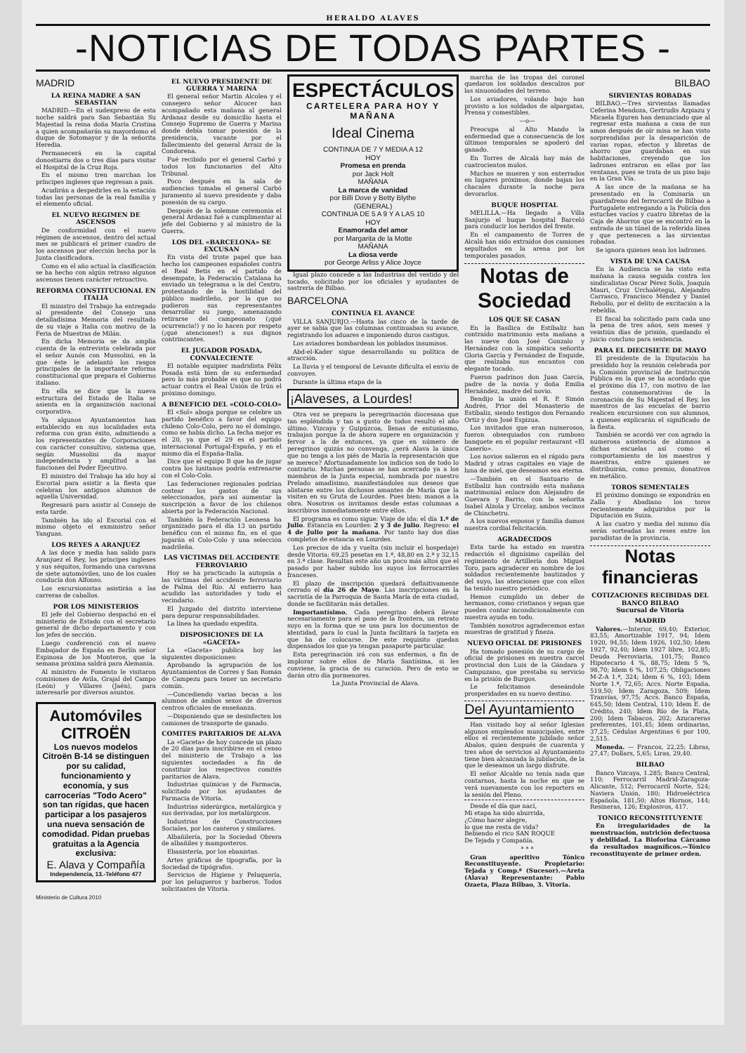HERALDO ALAVES
-NOTICIAS DE TODAS PARTES -
MADRID
LA REINA MADRE A SAN SEBASTIAN
MADRID.—En el sudexpreso de esta noche saldrá para San Sebastián Su Majestad la reina doña María Cristina a quien acompañarán su mayordomo el duque de Sotomayor y de la señorita Heredia.
Permanecerá en la capital donostiarra dos o tres días para visitar el Hospital de la Cruz Roja.
En el mismo tren marchan los príncipes ingleses que regresan a país.
Acudirán a despedirles en la estación todas las personas de la real familia y el elemento oficial.
EL NUEVO REGIMEN DE ASCENSOS
De conformidad con el nuevo régimen de ascensos, dentro del actual mes se publicará el primer cuadro de los ascensos por elección hecha por la Junta clasificadora.
Como en el año actual la clasificación se ha hecho con algún retraso algunos ascensos tienen carácter retroactivo.
REFORMA CONSTITUCIONAL EN ITALIA
El ministro del Trabajo ha entregado al presidente del Consejo una detalladísima Memoria del resultado de su viaje a Italia con motivo de la Feria de Muestras de Milán.
En dicha Memoria se da amplia cuenta de la entrevista celebrada por el señor Aunós con Mussolini, en la que éste le adelantó los rasgos principales de la importante reforma constitucional que prepara el Gobierno italiano.
En ella se dice que la nueva estructura del Estado de Italia se asienta en la organización nacional corporativa.
Ya algunos Ayuntamientos han establecido en sus localidades esta reforma con gran éxito, admitiendo a los representantes de Corporaciones con carácter consultivo, sistema que, según Mussolini da mayor independencia y amplitud a las funciones del Poder Ejecutivo.
El ministro del Trabajo ha ido hoy al Escorial para asistir a la fiesta que celebran los antiguos alumnos de aquella Universidad.
Regresará para asistir al Consejo de esta tarde.
También ha ido al Escorial con el mismo objeto el exministro señor Yanguas.
LOS REYES A ARANJUEZ
A las doce y media han salido para Aranjuez el Rey, los príncipes ingleses y sus séquitos, formando una caravana de siete automóviles, uno de los cuales conducía don Alfonso.
Los excursionistas asistirán a las carreras de caballos.
POR LOS MINISTERIOS
El jefe del Gobierno despachó en el ministerio de Estado con el secretario general de dicho departamento y con los jefes de sección.
Luego conferenció con el nuevo Embajador de España en Berlín señor Espinosa de los Monteros, que la semana próxima saldrá para Alemania.
Al ministro de Fomento le visitaron comisiones de Avila, Grajal del Campo (León) y Villares (Jaén), para interesarle por diversos asuntos.
Automóviles CITROËN
Los nuevos modelos Citroën B-14 se distinguen por su calidad, funcionamiento y economía, y sus carrocerías "Todo Acero" son tan rígidas, que hacen participar a los pasajeros una nueva sensación de comodidad. Pidan pruebas gratuitas a la Agencia exclusiva:
E. Alava y Compañía
Independencia, 13.-Teléfono 477
EL NUEVO PRESIDENTE DE GUERRA Y MARINA
El general señor Martín Alcolea y el consejero señor Alcocer han acompañado esta mañana al general Ardanaz desde su domicilio hasta el Consejo Supremo de Guerra y Marina donde debía tomar posesión de la presidencia, vacante por el fallecimiento del general Arraiz de la Condorena.
Fué recibido por el general Carbó y todos los funcionarios del Alto Tribunal.
Poco después en la sala de audiencias tomaba el general Carbó juramento al nuevo presidente y daba posesión de su cargo.
Después de la solemne ceremonia el general Ardanaz fué a cumplimentar al jefe del Gobierno y al ministro de la Guerra.
LOS DEL «BARCELONA» SE EXCUSAN
En vista del triste papel que han hecho los campeones españoles contra el Real Betis en el partido de desempate, la Federación Catalana ha enviado un telegrama a la del Centro, protestando de la hostilidad del público madrileño, por la que no pudieron sus representantes desarrollar su juego, amenazando retirarse del campeonato (¡qué ocurrencia!) y no lo hacen por respeto (¡qué atenciones!) a sus dignos contrincantes.
EL JUGADOR POSADA, CONVALECIENTE
El notable equipier madridista Félix Posada está bien de su enfermedad pero lo más probable es que no podrá actuar contra el Real Unión de Irún el próximo domingo.
A BENEFICIO DEL «COLO-COLO»
El «Sol» aboga porque se celebre un partido benéfico a favor del equipo chileno Colo-Colo, pero no el domingo, como se había dicho. La fecha mejor es el 20, ya que el 29 es el partido internacional Portugal-España, y en el mismo día el España-Italia.
Dice que el equipo B que ha de jugar contra los lusitanos podría entrenarse con el Colo-Colo.
Las federaciones regionales podrían costear los gastos de sus seleccionados, para así aumentar la suscripción a favor de los chilenos abierta por la Federación Nacional.
También la Federación Leonesa ha organizado para el día 13 un partido benéfico con el mismo fin, en el que jugarán el Colo-Colo y una selección madrileña.
LAS VICTIMAS DEL ACCIDENTE FERROVIARIO
Hoy se ha practicado la autopsia a las víctimas del accidente ferroviario de Palma del Río. Al entierro han acudido las autoridades y todo el vecindario.
El Juzgado del distrito interviene para depurar responsabilidades.
La línea ha quedado expedita.
DISPOSICIONES DE LA «GACETA»
La «Gaceta» publica hoy las siguientes disposiciones:
Aprobando la agrupación de los Ayuntamientos de Corres y San Román de Campezu para tener un secretario común.
—Concediendo varias becas a los alumnos de ambos sexos de diversos centros oficiales de enseñanza.
—Disponiendo que se desinfecten los camiones de transporte de ganado.
COMITES PARITARIOS DE ALAVA
La «Gaceta» de hoy concede un plazo de 20 días para inscribirse en el censo del ministerio de Trabajo a las siguientes sociedades a fin de constituir los respectivos comités paritarios de Alava.
Industrias químicas y de Farmacia, solicitado por los ayudantes de Farmacia de Vitoria.
Industrias siderúrgica, metalúrgica y sus derivadas, por los metalúrgicos.
Industrias de Construcciones Sociales, por los canteros y similares.
Albañilería, por la Sociedad Obrera de albañiles y mamposteros.
Ebanistería, por los ebanistas.
Artes gráficas de tipografía, por la Sociedad de tipógrafos.
Servicios de Higiene y Peluquería, por los peluqueros y barberos. Todos solicitantes de Vitoria.
ESPECTÁCULOS
CARTELERA PARA HOY Y MAÑANA
Ideal Cinema
CONTINUA DE 7 Y MEDIA A 12
HOY
Promesa en prenda
por Jack Holt
MAÑANA
La marca de vanidad
por Billi Dove y Betty Blythe
(GENERAL)
CONTINUA DE 5 A 9 Y A LAS 10
HOY
Enamorada del amor
por Margarita de la Motte
MAÑANA
La diosa verde
por George Arliss y Alice Joyce
Igual plazo concede a las Industrias del vestido y del tocado, solicitado por los oficiales y ayudantes de sastrería de Bilbao.
BARCELONA
CONTINUA EL AVANCE
VILLA SANJURJO.—Hasta las cinco de la tarde de ayer se sabía que las columnas continuaban su avance, registrando los aduares e imponiendo duros castigos.
Los aviadores bombardean los poblados insumisos.
Abd-el-Kader sigue desarrollando su política de atracción.
La lluvia y el temporal de Levante dificulta el envío de convoyes.
Durante la última etapa de la
¡Alaveses, a Lourdes!
Otra vez se prepara la peregrinación diocesana que tan espléndida y tan a gusto de todos resultó el año último. Vizcaya y Guipúzcoa, llenas de entusiasmo, trabajan porque la de ahora supere en organización y fervor a la de entonces, ya que en número de peregrinos quizás no convenga, ¿será Alava la única que no tenga a los piés de María la representación que se merece? Afortunadamente los indicios son de todo lo contrario. Muchas personas se han acercado ya a los miembros de la Junta especial, nombrada por nuestro Prelado amadísimo, manifestándoles sus deseos que alistarse entre los dichosos amantes de María que la visiten en su Gruta de Lourdes. Pues bien: manos a la obra. Nosotros os invitamos desde estas columnas a inscribiros inmediatamente entre ellos.
El programa es como sigue: Viaje de ida: el día 1.º de Julio. Estancia en Lourdes: 2 y 3 de Julio. Regreso: el 4 de Julio por la mañana. Por tanto hay dos días completos de estancia en Lourdes.
Los precios de ida y vuelta (sin incluir el hospedaje) desde Vitoria: 69,25 pesetas en 1.ª, 48,80 en 2.ª y 32,15 en 3.ª clase. Resultan este año un poco más altos que el pasado por haber subido los suyos los ferrocarriles franceses.
El plazo de inscripción quedará definitivamente cerrado el día 26 de Mayo. Las inscripciones en la sacristía de la Parroquia de Santa María de esta ciudad, donde se facilitarán más detalles.
Importantísimo. Cada peregrino deberá llevar necesariamente para el paso de la frontera, un retrato suyo en la forma que se usa para los documentos de identidad, para lo cual la Junta facilitará la tarjeta en que ha de colocarse. De este requisito quedan dispensados los que ya tengan pasaporte particular.
Esta peregrinación irá con sus enfermos, a fin de implorar sobre ellos de María Santísima, si les conviene, la gracia de su curación. Pero de esto se darán otro día pormenores.
La Junta Provincial de Alava.
marcha de las tropas del coronel quedaron los soldados descalzos por las sinuosidades del terreno.
Los aviadores, volando bajo han provisto a los soldados de alpargatas, Prensa y comestibles.
—o—
Preocupa al Alto Mando la enfermedad que a consecuencia de los últimos temporales se apoderó del ganado.
En Torres de Alcalá hay más de cuatrocientos mulos.
Muchos se mueren y son enterrados en lugares próximos, donde bajan los chacales durante la noche para devorarlos.
BUQUE HOSPITAL
MELILLA.—Ha llegado a Villa Sanjurjo el buque hospital Barceló para conducir los heridos del frente.
En el campamento de Torres de Alcalá han sido extraídos dos camiones sepultados en la arena por los temporales pasados.
Notas de Sociedad
LOS QUE SE CASAN
En la Basílica de Estíbaliz han contraído matrimonio esta mañana a las nueve don José Gonzalo y Hernández con la simpática señorita Gloria García y Fernández de Esquide, que realzaba sus encantos con elegante tocado.
Fueron padrinos don Juan García, padre de la novia y doña Emilia Hernández, madre del novio.
Bendijo la unión el R. P. Simón Andrés, Prior del Monasterio de Estíbaliz, siendo testigos don Fernando Ortiz y don José Espizua.
Los invitados que eran numerosos, fueron obsequiados con rumboso banquete en el popular restaurant «El Caserío».
Los novios salieron en el rápido para Madrid y otras capitales en viaje de luna de miel, que deseamos sea eterna.
—También en el Santuario de Estíbaliz han contraído esta mañana matrimonial enlace don Alejandro de Guevara y Barrio, con la señorita Isabel Alzola y Urcelay, ambos vecinos de Chinchetru.
A los nuevos esposos y familia damos nuestra cordial felicitación.
AGRADECIDOS
Esta tarde ha estado en nuestra redacción el dignísimo capellán del regimiento de Artillería don Miguel Toro, para agradecer en nombre de los soldados recientemente bautizados y del suyo, las atenciones que con ellos ha tenido nuestro periódico.
Hemos cumplido un deber de hermanos, como cristianos y sepan que pueden contar incondicionalmente con nuestra ayuda en todo.
También nosotros agradecemos estas muestras de gratitud y fineza.
NUEVO OFICIAL DE PRISIONES
Ha tomado posesión de su cargo de oficial de prisiones en nuestra carcel provincial don Luis de la Gándara y Campuzano, que prestaba su servicio en la prisión de Burgos.
Le felicitamos deseándole prosperidades en su nuevo destino.
Del Ayuntamiento
Han visitado hoy al señor Iglesias algunos empleados municipales, entre ellos el recientemente jubilado señor Abalos, quien después de cuarenta y tres años de servicios al Ayuntamiento tiene bien alcanzada la jubilación, de la que le deseamos un largo disfrute.
El señor Alcalde no tenía nada que contarnos, hasta la noche en que se verá nuevamente con los reporters en la sesión del Pleno.
Desde el día que nací,
Mi etapa ha sido aburrida,
¿Cómo hacer alegre,
lo que me resta de vida?
Bebiendo el rico SAN ROQUE
De Tejada y Compañía.
* * *
Gran aperitivo Tónico Reconstituyente. Propietario: Tejada y Comp.ª (Sucesor).—Areta (Alava) Representante: Pablo Ozaeta, Plaza Bilbao, 3. Vitoria.
BILBAO
SIRVIENTAS ROBADAS
BILBAO.—Tres sirvientas llamadas Ceferina Mendoza, Gertrudis Azpiazu y Micaela Eguren han denunciado que al regresar esta mañana a casa de sus amos después de oír misa se han visto sorprendidas por la desaparición de varias ropas, efectos y libretas de ahorro que guardaban en sus habitaciones, creyendo que los ladrones entraron en ellas por las ventanas, pues se trata de un piso bajo en la Gran Vía.
A las once de la mañana se ha presentado en la Comisaría un guardafreno del ferrocarril de Bilbao a Portugalete entregando a la Policía dos estuches vacíos y cuatro libretas de la Caja de Ahorros que se encontró en la entrada de un túnel de la referida línea y que pertenecen a las sirvientas robadas.
Se ignora quienes sean los ladrones.
VISTA DE UNA CAUSA
En la Audiencia se ha visto esta mañana la causa seguida contra los sindicalistas Oscar Pérez Solís, Joaquín Mauri, Cruz Urchalétegui, Alejandro Carrasco, Francisco Méndez y Daniel Rebollo, por el delito de excitación a la rebeldía.
El fiscal ha solicitado para cada uno la pena de tres años, seis meses y veintiún días de prisión, quedando el juicio concluso para sentencia.
PARA EL DIECISIETE DE MAYO
El presidente de la Diputación ha presidido hoy la reunión celebrada por la Comisión provincial de Instrucción Pública en la que se ha acordado que el próximo día 17, con motivo de las fiestas conmemorativas de la coronación de Su Majestad el Rey, los maestros de las escuelas de barrio realicen excursiones con sus alumnos, a quienes explicarán el significado de la fiesta.
También se acordó ver con agrado la numerosa asistencia de alumnos a dichas escuelas así como el comportamiento de los maestros y maestras, entre quienes se distribuirán, como premio, donativos en metálico.
TOROS SEMENTALES
El próximo domingo se expondrán en Zalla y Abadiano los toros recientemente adquiridos por la Diputación en Suiza.
A las cuatro y media del mismo día serán sorteadas las reses entre los paradistas de la provincia.
Notas financieras
COTIZACIONES RECIBIDAS DEL BANCO BILBAO
Sucursal de Vitoria
MADRID
Valores.—Interior, 69,40; Exterior, 83,55; Amortizable 1917, 94; Idem 1920, 94,55; Idem 1926, 102,50; Idem 1927, 92,40; Idem 1927 libre, 102,85; Deuda Ferroviaria, 101,75; Banco Hipotecario 4 %, 88,75; Idem 5 %, 98,70; Idem 6 %, 107,25; Obligaciones M-Z-A 1.ª, 324; Idem 6 %, 103; Idem Norte 1.ª, 72,65; Accs. Norte España, 519,50; Idem Zaragoza, 509; Idem Tranvías, 97,75; Accs. Banco España, 645,50; Idem Central, 110; Idem E. de Crédito, 240; Idem Río de la Plata, 200; Idem Tabacos, 202; Azucareras preferentes, 101,45; Idem ordinarias, 37,25; Cédulas Argentinas 6 por 100, 2,515.
Moneda. — Francos, 22,25; Libras, 27,47; Dollars, 5,65; Liras, 29,40.
BILBAO
Banco Vizcaya, 1.285; Banco Central, 110; Ferrocarril Madrid-Zaragoza-Alicante, 512; Ferrocarril Norte, 524; Naviera Unión, 180; Hidroeléctrica Española, 181,50; Altos Hornos, 144; Resineras, 126; Explosivos, 417.
TONICO RECONSTITUYENTE
En irregularidades de la menstruación, nutrición defectuosa y debilidad. La Bioforina Cárcamo da resultados magníficos.—Tónico reconstituyente de primer orden.
Ministerio de Cultura 2010